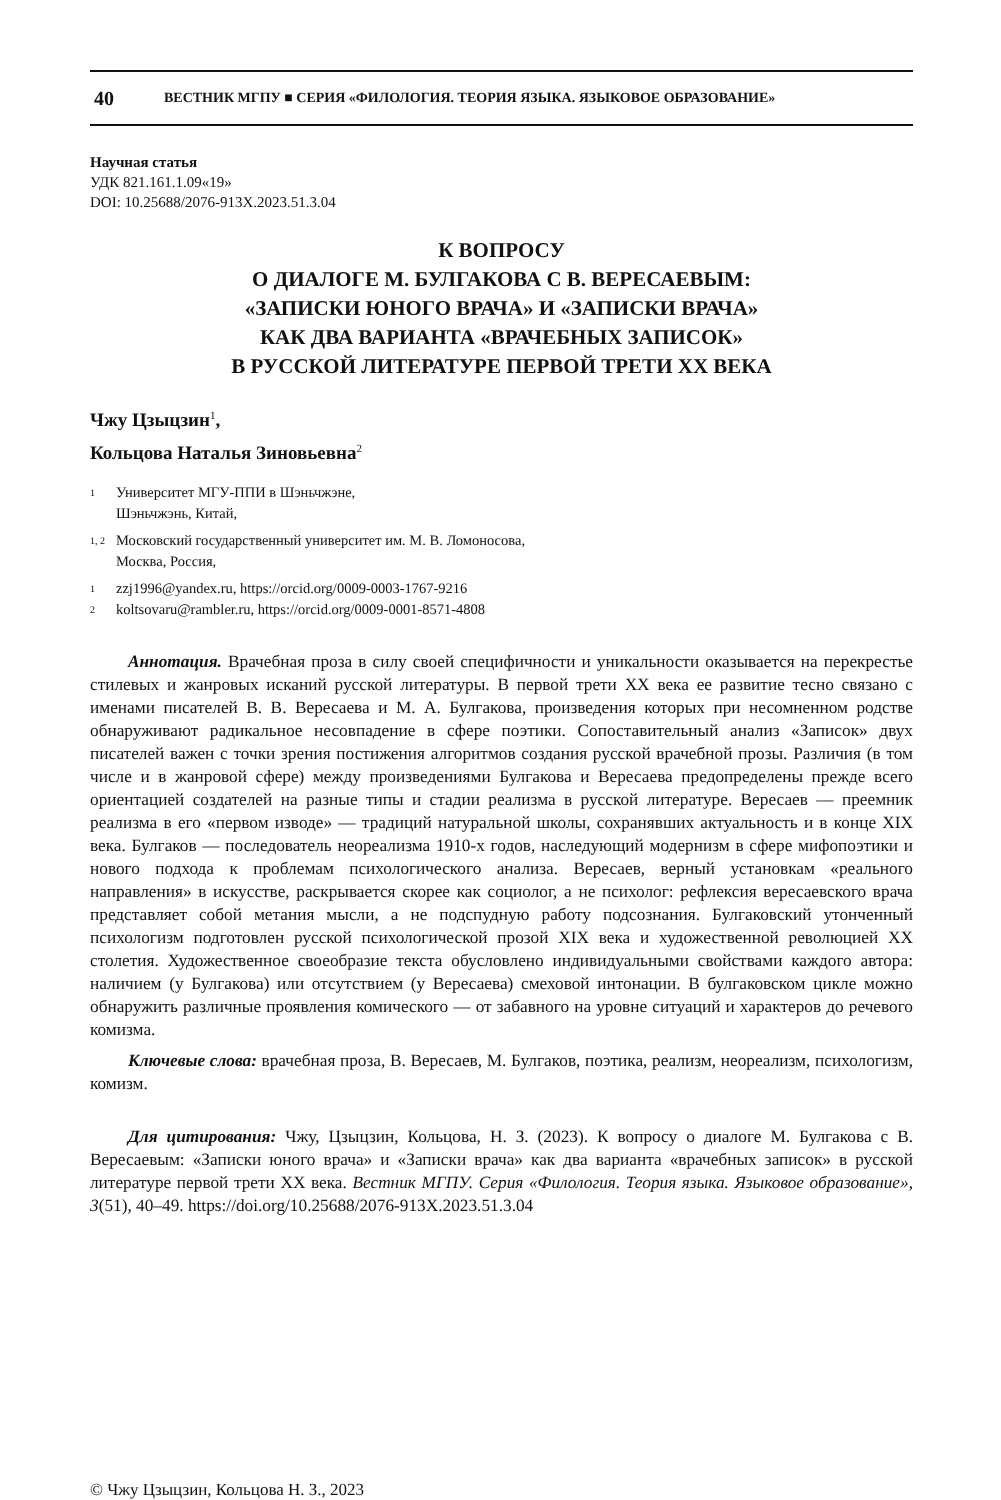40 ВЕСТНИК МГПУ ■ СЕРИЯ «ФИЛОЛОГИЯ. ТЕОРИЯ ЯЗЫКА. ЯЗЫКОВОЕ ОБРАЗОВАНИЕ»
Научная статья
УДК 821.161.1.09«19»
DOI: 10.25688/2076-913X.2023.51.3.04
К ВОПРОСУ
О ДИАЛОГЕ М. БУЛГАКОВА С В. ВЕРЕСАЕВЫМ:
«ЗАПИСКИ ЮНОГО ВРАЧА» И «ЗАПИСКИ ВРАЧА»
КАК ДВА ВАРИАНТА «ВРАЧЕБНЫХ ЗАПИСОК»
В РУССКОЙ ЛИТЕРАТУРЕ ПЕРВОЙ ТРЕТИ XX ВЕКА
Чжу Цзыцзин<sup>1</sup>,
Кольцова Наталья Зиновьевна<sup>2</sup>
1 Университет МГУ-ППИ в Шэньчжэне,
Шэньчжэнь, Китай,
1, 2 Московский государственный университет им. М. В. Ломоносова,
Москва, Россия,
1 zzj1996@yandex.ru, https://orcid.org/0009-0003-1767-9216
2 koltsovaru@rambler.ru, https://orcid.org/0009-0001-8571-4808
Аннотация. Врачебная проза в силу своей специфичности и уникальности оказывается на перекрестье стилевых и жанровых исканий русской литературы. В первой трети XX века ее развитие тесно связано с именами писателей В. В. Вересаева и М. А. Булгакова, произведения которых при несомненном родстве обнаруживают радикальное несовпадение в сфере поэтики. Сопоставительный анализ «Записок» двух писателей важен с точки зрения постижения алгоритмов создания русской врачебной прозы. Различия (в том числе и в жанровой сфере) между произведениями Булгакова и Вересаева предопределены прежде всего ориентацией создателей на разные типы и стадии реализма в русской литературе. Вересаев — преемник реализма в его «первом изводе» — традиций натуральной школы, сохранявших актуальность и в конце XIX века. Булгаков — последователь неореализма 1910-х годов, наследующий модернизм в сфере мифопоэтики и нового подхода к проблемам психологического анализа. Вересаев, верный установкам «реального направления» в искусстве, раскрывается скорее как социолог, а не психолог: рефлексия вересаевского врача представляет собой метания мысли, а не подспудную работу подсознания. Булгаковский утонченный психологизм подготовлен русской психологической прозой XIX века и художественной революцией XX столетия. Художественное своеобразие текста обусловлено индивидуальными свойствами каждого автора: наличием (у Булгакова) или отсутствием (у Вересаева) смеховой интонации. В булгаковском цикле можно обнаружить различные проявления комического — от забавного на уровне ситуаций и характеров до речевого комизма.
Ключевые слова: врачебная проза, В. Вересаев, М. Булгаков, поэтика, реализм, неореализм, психологизм, комизм.
Для цитирования: Чжу, Цзыцзин, Кольцова, Н. З. (2023). К вопросу о диалоге М. Булгакова с В. Вересаевым: «Записки юного врача» и «Записки врача» как два варианта «врачебных записок» в русской литературе первой трети XX века. Вестник МГПУ. Серия «Филология. Теория языка. Языковое образование», 3(51), 40–49. https://doi.org/10.25688/2076-913X.2023.51.3.04
© Чжу Цзыцзин, Кольцова Н. З., 2023